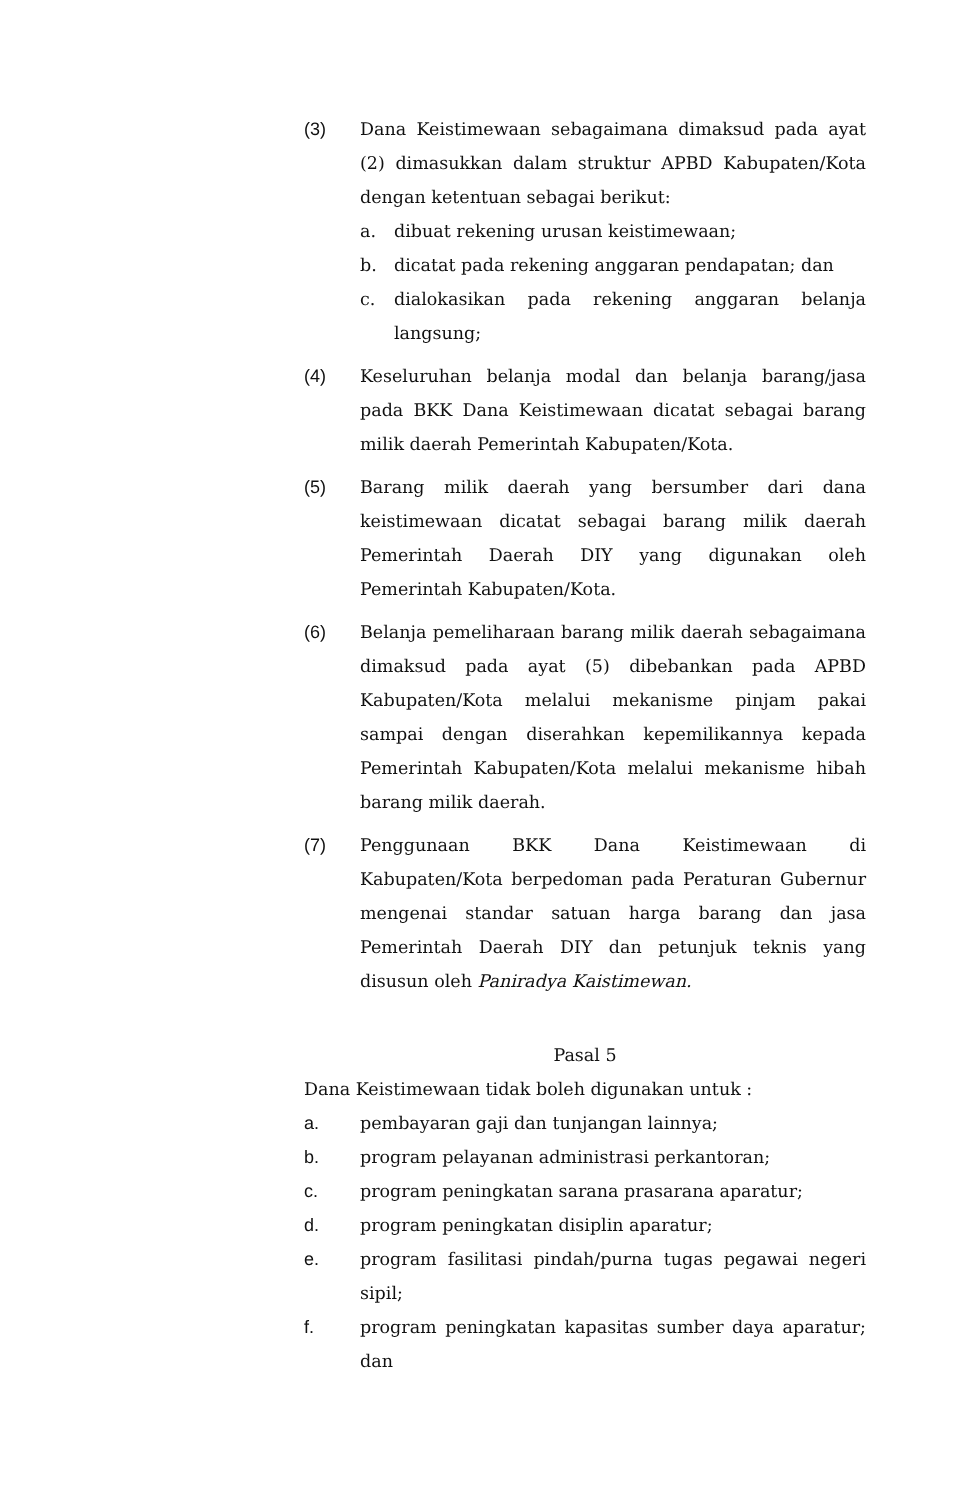(3) Dana Keistimewaan sebagaimana dimaksud pada ayat (2) dimasukkan dalam struktur APBD Kabupaten/Kota dengan ketentuan sebagai berikut:
a. dibuat rekening urusan keistimewaan;
b. dicatat pada rekening anggaran pendapatan; dan
c. dialokasikan pada rekening anggaran belanja langsung;
(4) Keseluruhan belanja modal dan belanja barang/jasa pada BKK Dana Keistimewaan dicatat sebagai barang milik daerah Pemerintah Kabupaten/Kota.
(5) Barang milik daerah yang bersumber dari dana keistimewaan dicatat sebagai barang milik daerah Pemerintah Daerah DIY yang digunakan oleh Pemerintah Kabupaten/Kota.
(6) Belanja pemeliharaan barang milik daerah sebagaimana dimaksud pada ayat (5) dibebankan pada APBD Kabupaten/Kota melalui mekanisme pinjam pakai sampai dengan diserahkan kepemilikannya kepada Pemerintah Kabupaten/Kota melalui mekanisme hibah barang milik daerah.
(7) Penggunaan BKK Dana Keistimewaan di Kabupaten/Kota berpedoman pada Peraturan Gubernur mengenai standar satuan harga barang dan jasa Pemerintah Daerah DIY dan petunjuk teknis yang disusun oleh Paniradya Kaistimewan.
Pasal 5
Dana Keistimewaan tidak boleh digunakan untuk :
a. pembayaran gaji dan tunjangan lainnya;
b. program pelayanan administrasi perkantoran;
c. program peningkatan sarana prasarana aparatur;
d. program peningkatan disiplin aparatur;
e. program fasilitasi pindah/purna tugas pegawai negeri sipil;
f. program peningkatan kapasitas sumber daya aparatur; dan